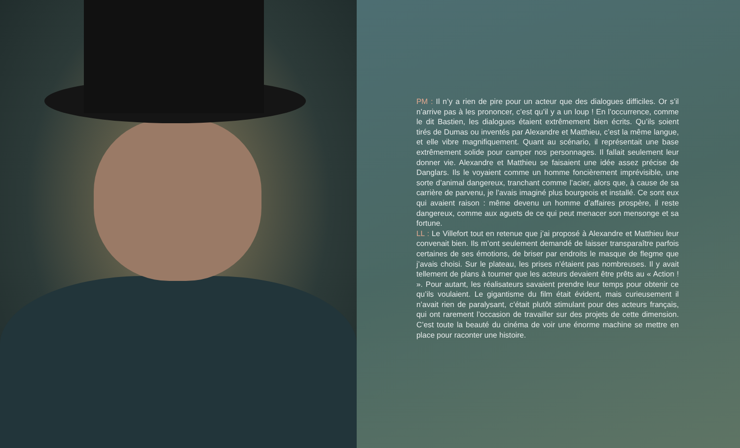PM : Il n’y a rien de pire pour un acteur que des dialogues difficiles. Or s’il n’arrive pas à les prononcer, c’est qu’il y a un loup ! En l’occurrence, comme le dit Bastien, les dialogues étaient extrêmement bien écrits. Qu’ils soient tirés de Dumas ou inventés par Alexandre et Matthieu, c’est la même langue, et elle vibre magnifiquement. Quant au scénario, il représentait une base extrêmement solide pour camper nos personnages. Il fallait seulement leur donner vie. Alexandre et Matthieu se faisaient une idée assez précise de Danglars. Ils le voyaient comme un homme foncièrement imprévisible, une sorte d’animal dangereux, tranchant comme l’acier, alors que, à cause de sa carrière de parvenu, je l’avais imaginé plus bourgeois et installé. Ce sont eux qui avaient raison : même devenu un homme d’affaires prospère, il reste dangereux, comme aux aguets de ce qui peut menacer son mensonge et sa fortune.
LL : Le Villefort tout en retenue que j’ai proposé à Alexandre et Matthieu leur convenait bien. Ils m’ont seulement demandé de laisser transparaître parfois certaines de ses émotions, de briser par endroits le masque de flegme que j’avais choisi. Sur le plateau, les prises n’étaient pas nombreuses. Il y avait tellement de plans à tourner que les acteurs devaient être prêts au « Action ! ». Pour autant, les réalisateurs savaient prendre leur temps pour obtenir ce qu’ils voulaient. Le gigantisme du film était évident, mais curieusement il n’avait rien de paralysant, c’était plutôt stimulant pour des acteurs français, qui ont rarement l’occasion de travailler sur des projets de cette dimension. C’est toute la beauté du cinéma de voir une énorme machine se mettre en place pour raconter une histoire.